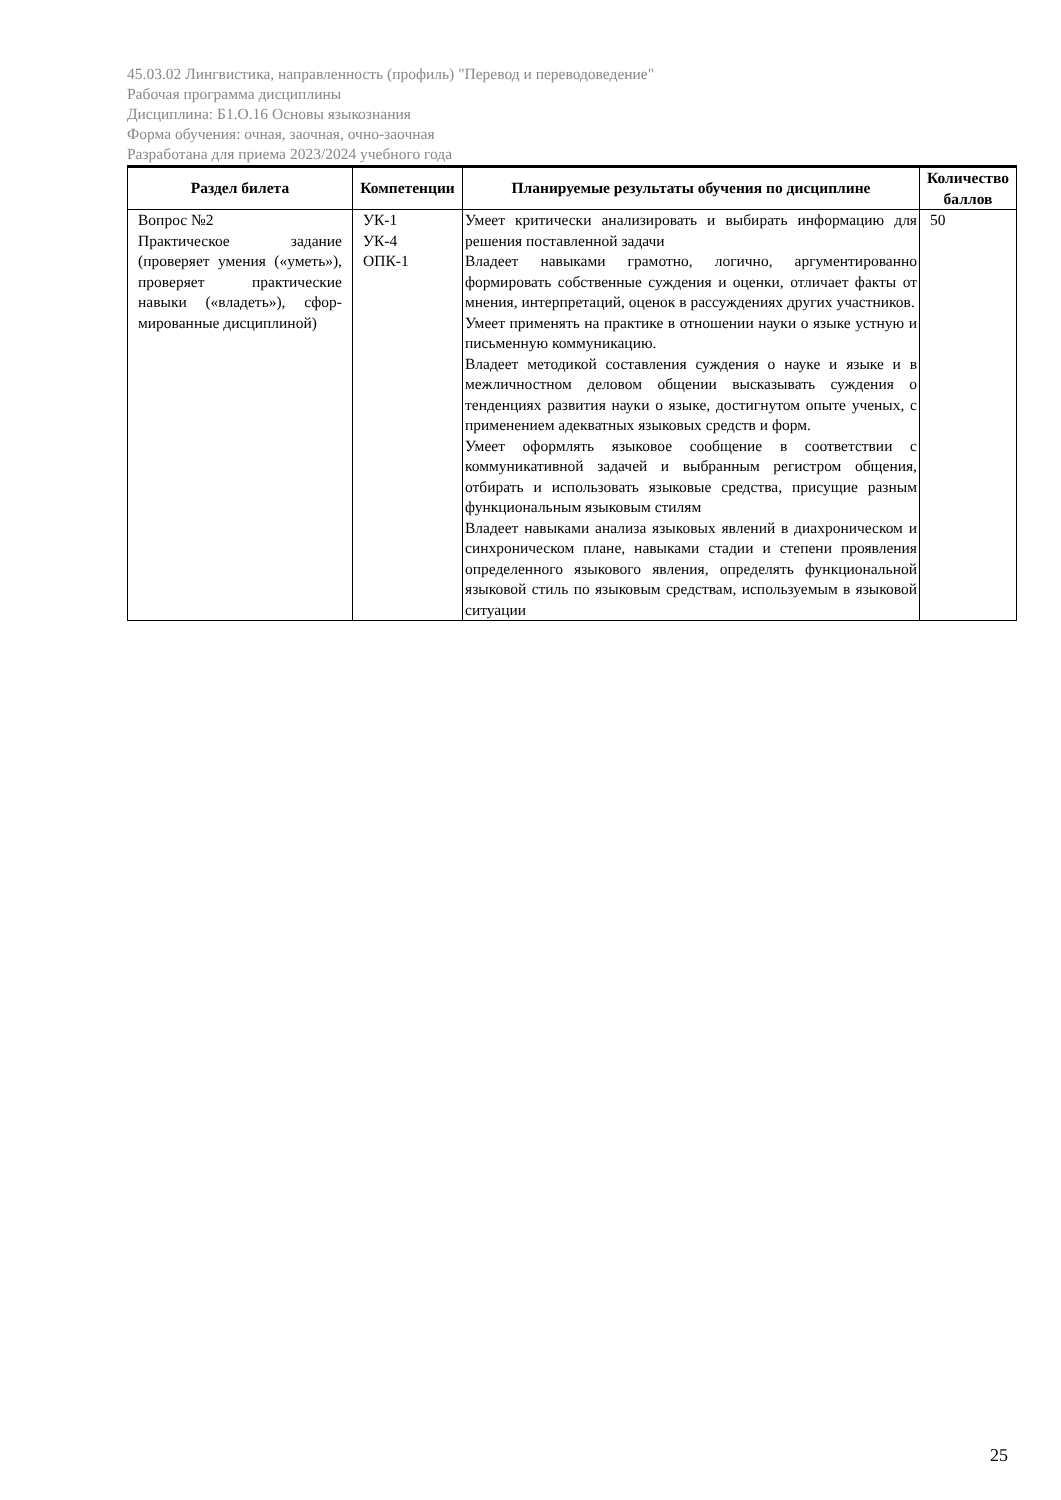45.03.02 Лингвистика, направленность (профиль) "Перевод и переводоведение"
Рабочая программа дисциплины
Дисциплина: Б1.О.16 Основы языкознания
Форма обучения: очная, заочная, очно-заочная
Разработана для приема 2023/2024 учебного года
| Раздел билета | Компетенции | Планируемые результаты обучения по дисциплине | Количество баллов |
| --- | --- | --- | --- |
| Вопрос №2 Практическое задание (проверяет умения («уметь»), проверяет практические навыки («владеть»), сфор-мированные дисциплиной) | УК-1 УК-4 ОПК-1 | Умеет критически анализировать и выбирать информацию для решения поставленной задачи Владеет навыками грамотно, логично, аргументированно формировать собственные суждения и оценки, отличает факты от мнения, интерпретаций, оценок в рассуждениях других участников. Умеет применять на практике в отношении науки о языке устную и письменную коммуникацию. Владеет методикой составления суждения о науке и языке и в межличностном деловом общении высказывать суждения о тенденциях развития науки о языке, достигнутом опыте ученых, с применением адекватных языковых средств и форм. Умеет оформлять языковое сообщение в соответствии с коммуникативной задачей и выбранным регистром общения, отбирать и использовать языковые средства, присущие разным функциональным языковым стилям Владеет навыками анализа языковых явлений в диахроническом и синхроническом плане, навыками стадии и степени проявления определенного языкового явления, определять функциональной языковой стиль по языковым средствам, используемым в языковой ситуации | 50 |
25